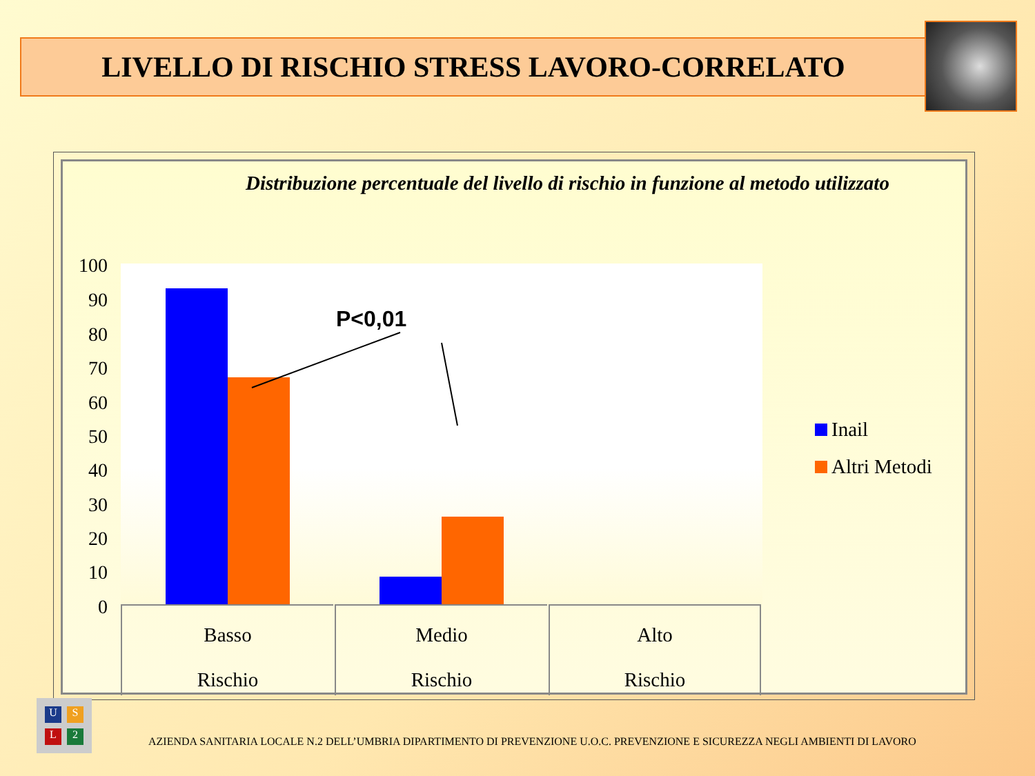LIVELLO DI RISCHIO STRESS LAVORO-CORRELATO
Distribuzione percentuale del livello di rischio in funzione al metodo utilizzato
100
90
80
70
60
50
40
30
20
10
0
P<0,01
Basso
Rischio
Medio
Rischio
Alto
Rischio
Inail
Altri Metodi
U
S
L
2
AZIENDA SANITARIA LOCALE N.2 DELL’UMBRIA DIPARTIMENTO DI PREVENZIONE U.O.C. PREVENZIONE E SICUREZZA NEGLI AMBIENTI DI LAVORO